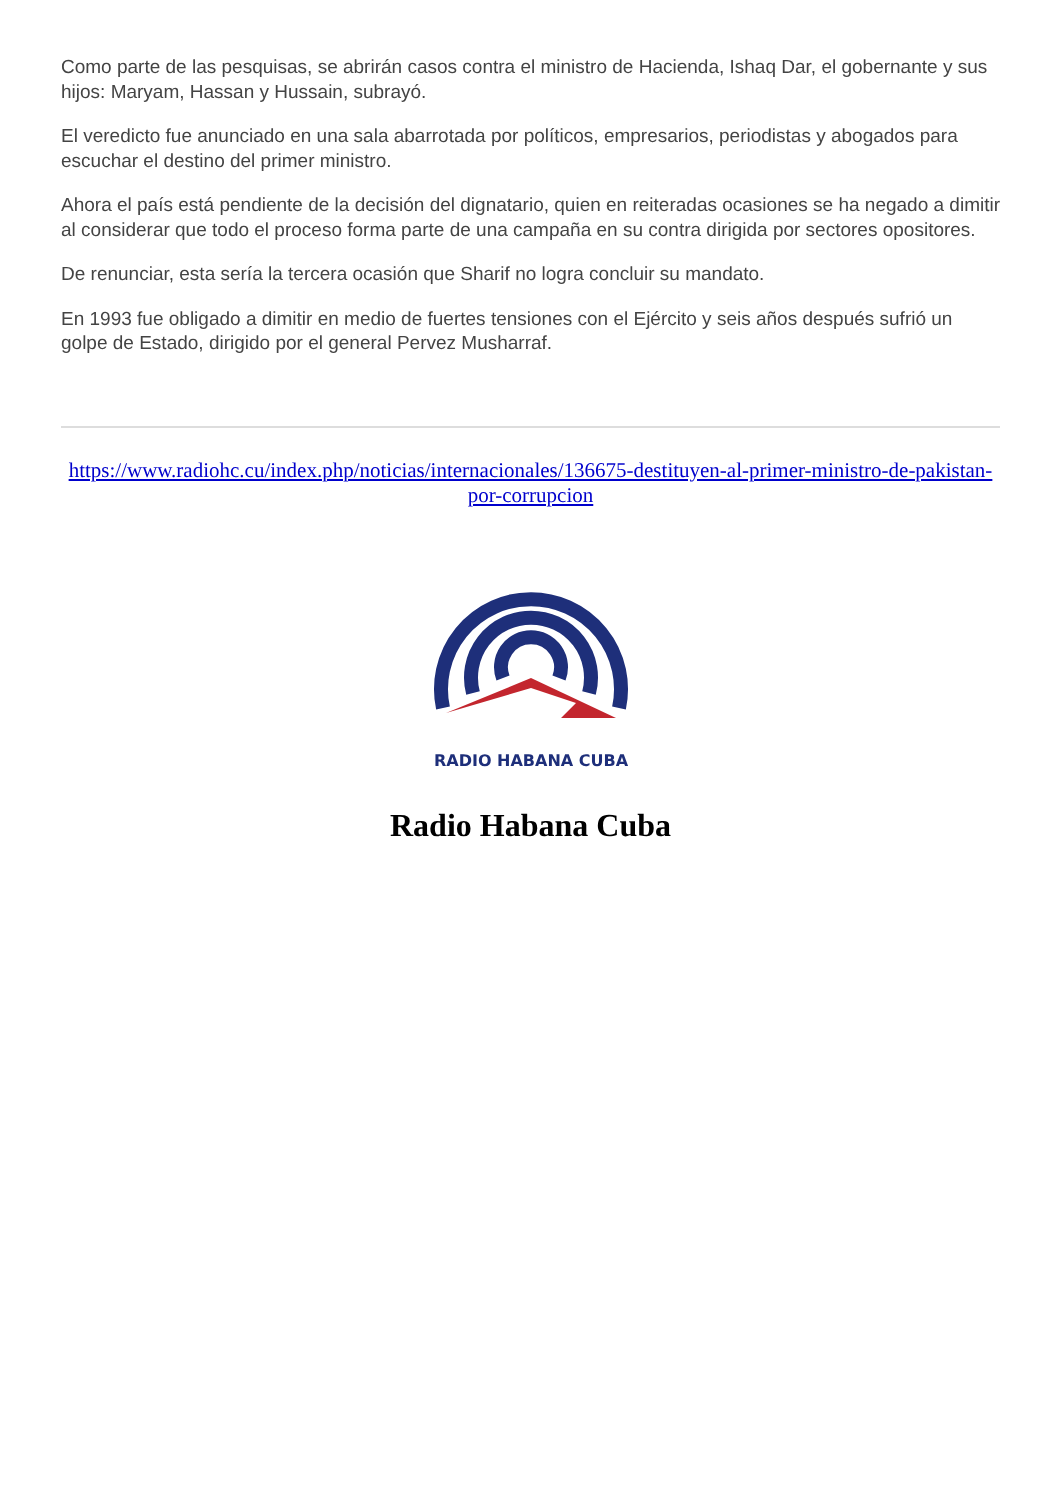Como parte de las pesquisas, se abrirán casos contra el ministro de Hacienda, Ishaq Dar, el gobernante y sus hijos: Maryam, Hassan y Hussain, subrayó.
El veredicto fue anunciado en una sala abarrotada por políticos, empresarios, periodistas y abogados para escuchar el destino del primer ministro.
Ahora el país está pendiente de la decisión del dignatario, quien en reiteradas ocasiones se ha negado a dimitir al considerar que todo el proceso forma parte de una campaña en su contra dirigida por sectores opositores.
De renunciar, esta sería la tercera ocasión que Sharif no logra concluir su mandato.
En 1993 fue obligado a dimitir en medio de fuertes tensiones con el Ejército y seis años después sufrió un golpe de Estado, dirigido por el general Pervez Musharraf.
https://www.radiohc.cu/index.php/noticias/internacionales/136675-destituyen-al-primer-ministro-de-pakistan-por-corrupcion
RADIO HABANA CUBA
Radio Habana Cuba